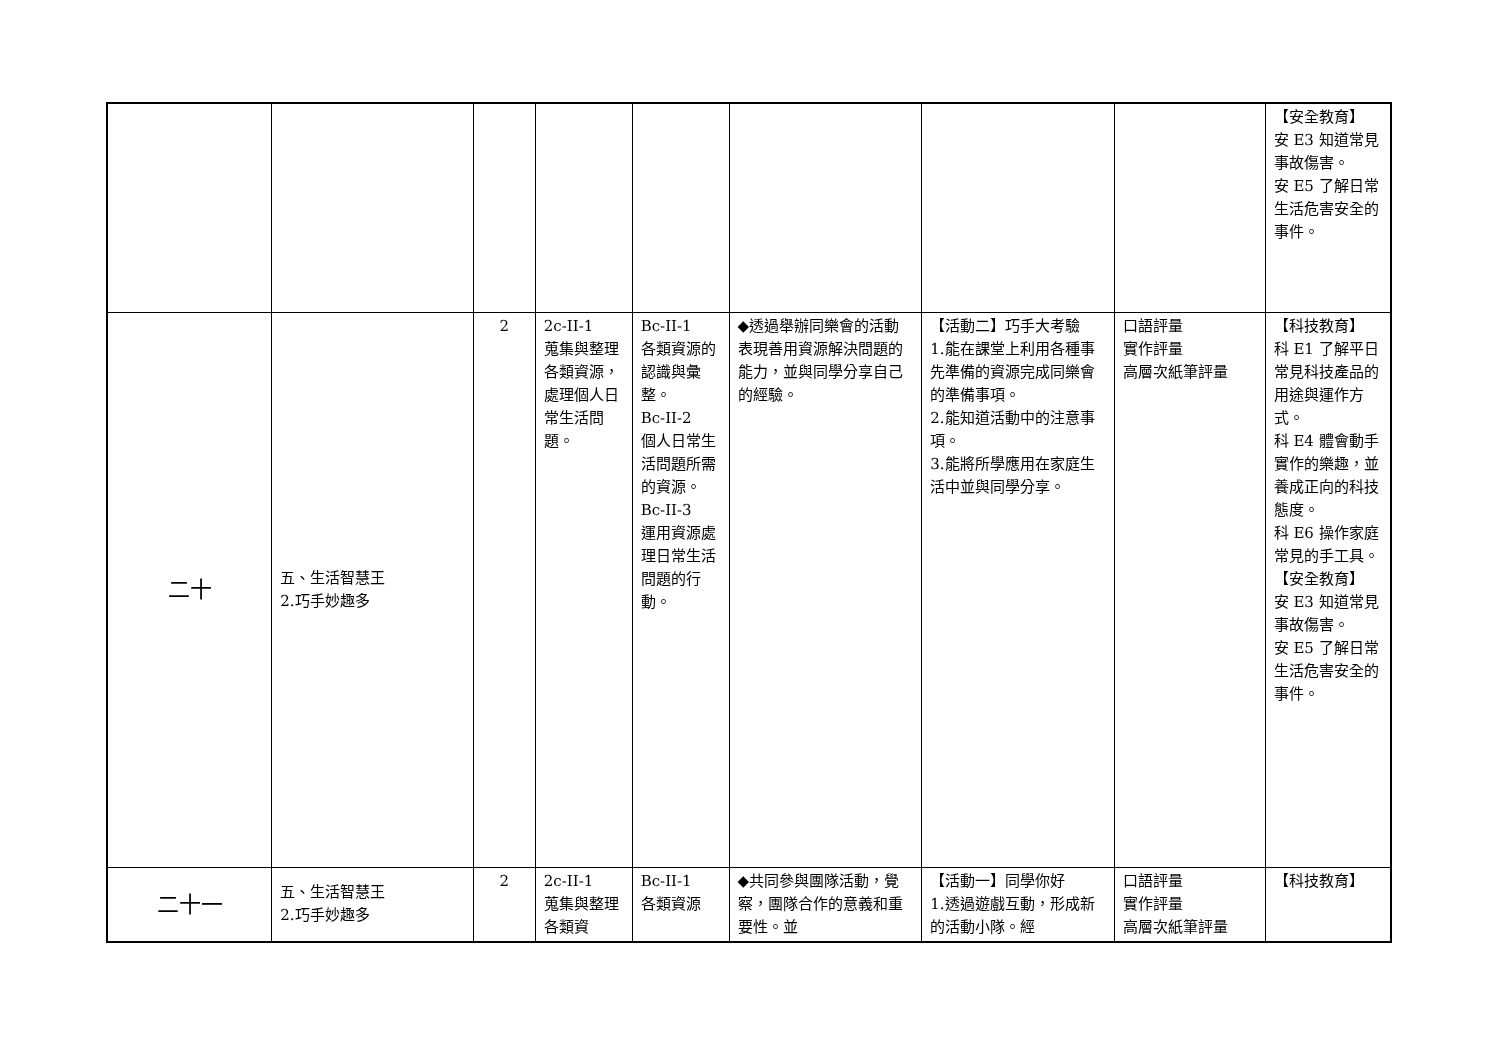| | | | | | | | | 【安全教育】 安 E3 知道常見事故傷害。 安 E5 了解日常生活危害安全的事件。 |
| 二十 | 五、生活智慧王 2.巧手妙趣多 | 2 | 2c-II-1 蒐集與整理各類資源，處理個人日常生活問題。 | Bc-II-1 各類資源的認識與彙整。 Bc-II-2 個人日常生活問題所需的資源。 Bc-II-3 運用資源處理日常生活問題的行動。 | ◆透過舉辦同樂會的活動表現善用資源解決問題的能力，並與同學分享自己的經驗。 | 【活動二】巧手大考驗 1.能在課堂上利用各種事先準備的資源完成同樂會的準備事項。 2.能知道活動中的注意事項。 3.能將所學應用在家庭生活中並與同學分享。 | 口語評量 實作評量 高層次紙筆評量 | 【科技教育】 科 E1 了解平日常見科技產品的用途與運作方式。 科 E4 體會動手實作的樂趣，並養成正向的科技態度。 科 E6 操作家庭常見的手工具。 【安全教育】 安 E3 知道常見事故傷害。 安 E5 了解日常生活危害安全的事件。 |
| 二十一 | 五、生活智慧王 2.巧手妙趣多 | 2 | 2c-II-1 蒐集與整理各類資 | Bc-II-1 各類資源 | ◆共同參與團隊活動，覺察，團隊合作的意義和重要性。並 | 【活動一】同學你好 1.透過遊戲互動，形成新的活動小隊。經 | 口語評量 實作評量 高層次紙筆評量 | 【科技教育】 |